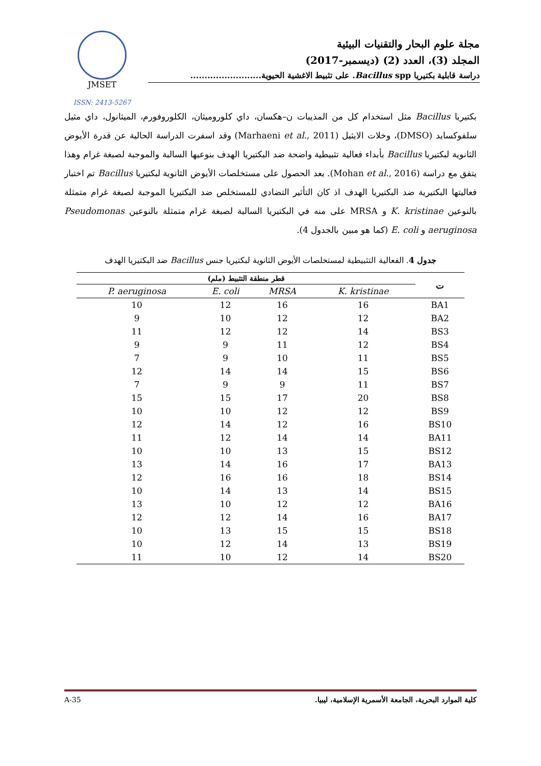JMSET
ISSN: 2413-5267
مجلة علوم البحار والتقنيات البيئية
المجلد (3)، العدد (2) (ديسمبر-2017)
دراسة قابلية بكتيريا Bacillus spp. على تثبيط الاغشية الحيوية.........................
بكتيريا Bacillus مثل استخدام كل من المذيبات ن–هكسان، داي كلوروميثان، الكلوروفورم، الميثانول، داي مثيل سلفوكسايد (DMSO)، وخلات الايثيل (Marhaeni et al., 2011) وقد اسفرت الدراسة الحالية عن قدرة الأيوض الثانوية لبكتيريا Bacillus بأبداء فعالية تثبيطية واضحة ضد البكتيريا الهدف بنوعيها السالبة والموجبة لصبغة غرام وهذا يتفق مع دراسة (Mohan et al., 2016). بعد الحصول على مستخلصات الأيوض الثانوية لبكتيريا Bacillus تم اختبار فعاليتها البكتيرية ضد البكتيريا الهدف اذ كان التأثير التضادي للمستخلص ضد البكتيريا الموجبة لصبغة غرام متمثلة بالنوعين K. kristinae و MRSA على منه في البكتيريا السالبة لصبغة غرام متمثلة بالنوعين Pseudomonas aeruginosa و E. coli (كما هو مبين بالجدول 4).
جدول 4. الفعالية التثبيطية لمستخلصات الأيوض الثانوية لبكتيريا جنس Bacillus ضد البكتيريا الهدف
| قطر منطقة التثبيط (ملم) | | | | ت |
| --- | --- | --- | --- | --- |
| P. aeruginosa | E. coli | MRSA | K. kristinae | |
| 10 | 12 | 16 | 16 | BA1 |
| 9 | 10 | 12 | 12 | BA2 |
| 11 | 12 | 12 | 14 | BS3 |
| 9 | 9 | 11 | 12 | BS4 |
| 7 | 9 | 10 | 11 | BS5 |
| 12 | 14 | 14 | 15 | BS6 |
| 7 | 9 | 9 | 11 | BS7 |
| 15 | 15 | 17 | 20 | BS8 |
| 10 | 10 | 12 | 12 | BS9 |
| 12 | 14 | 12 | 16 | BS10 |
| 11 | 12 | 14 | 14 | BA11 |
| 10 | 10 | 13 | 15 | BS12 |
| 13 | 14 | 16 | 17 | BA13 |
| 12 | 16 | 16 | 18 | BS14 |
| 10 | 14 | 13 | 14 | BS15 |
| 13 | 10 | 12 | 12 | BA16 |
| 12 | 12 | 14 | 16 | BA17 |
| 10 | 13 | 15 | 15 | BS18 |
| 10 | 12 | 14 | 13 | BS19 |
| 11 | 10 | 12 | 14 | BS20 |
A-35 كلية الموارد البحرية، الجامعة الأسمرية الإسلامية، ليبيا.